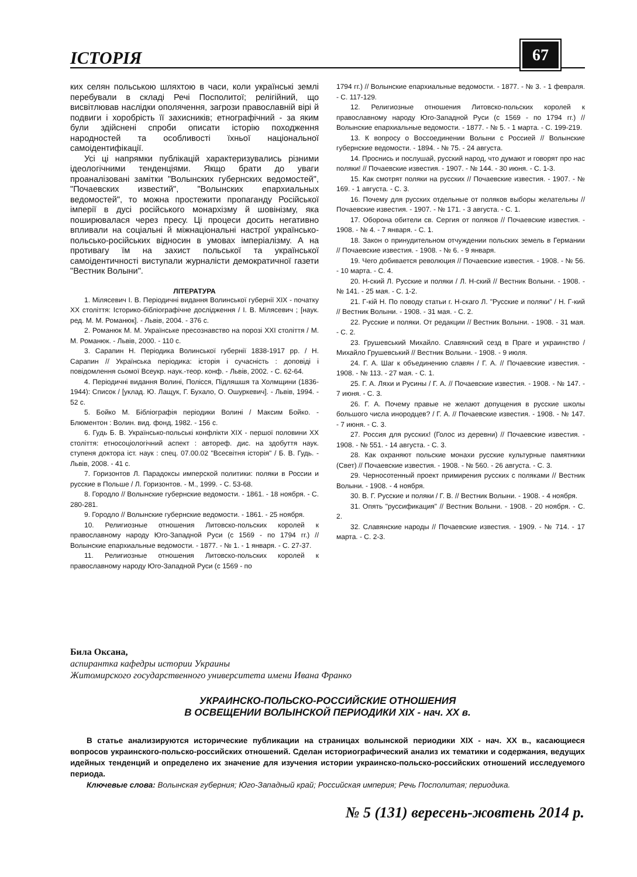ІСТОРІЯ 67
ких селян польською шляхтою в часи, коли українські землі перебували в складі Речі Посполитої; релігійний, що висвітлював наслідки ополячення, загрози православній вірі й подвиги і хоробрість її захисників; етнографічний - за яким були здійснені спроби описати історію походження народностей та особливості їхньої національної самоідентифікації.
Усі ці напрямки публікацій характеризувались різними ідеологічними тенденціями. Якщо брати до уваги проаналізовані замітки "Волынских губернских ведомостей", "Почаевских известий", "Волынских епархиальных ведомостей", то можна простежити пропаганду Російської імперії в дусі російського монархізму й шовінізму, яка поширювалася через пресу. Ці процеси досить негативно впливали на соціальні й міжнаціональні настрої українсько-польсько-російських відносин в умовах імперіалізму. А на противагу їм на захист польської та української самоідентичності виступали журналісти демократичної газети "Вестник Волыни".
ЛІТЕРАТУРА
1. Мілясевич І. В. Періодичні видання Волинської губернії ХІХ - початку ХХ століття: Історико-бібліографічне дослідження / І. В. Мілясевич ; [наук. ред. М. М. Романюк]. - Львів, 2004. - 376 с.
2. Романюк М. М. Українське пресознавство на порозі ХХІ століття / М. М. Романюк. - Львів, 2000. - 110 с.
3. Сарапин Н. Періодика Волинської губернії 1838-1917 рр. / Н. Сарапин // Українська періодика: історія і сучасність : доповіді і повідомлення сьомої Всеукр. наук.-теор. конф. - Львів, 2002. - С. 62-64.
4. Періодичні видання Волині, Полісся, Підляшшя та Холмщини (1836-1944): Список / [уклад. Ю. Лащук, Г. Бухало, О. Ошуркевич]. - Львів, 1994. - 52 с.
5. Бойко М. Бібліографія періодики Волині / Максим Бойко. - Блюментон : Волин. вид. фонд, 1982. - 156 с.
6. Гудь Б. В. Українсько-польські конфлікти ХІХ - першої половини ХХ століття: етносоціологічний аспект : автореф. дис. на здобуття наук. ступеня доктора іст. наук : спец. 07.00.02 "Всесвітня історія" / Б. В. Гудь. - Львів, 2008. - 41 с.
7. Горизонтов Л. Парадоксы имперской политики: поляки в России и русские в Польше / Л. Горизонтов. - М., 1999. - С. 53-68.
8. Городло // Волынские губернские ведомости. - 1861. - 18 ноября. - С. 280-281.
9. Городло // Волынские губернские ведомости. - 1861. - 25 ноября.
10. Религиозные отношения Литовско-польских королей к православному народу Юго-Западной Руси (с 1569 - по 1794 гг.) // Волынские епархиальные ведомости. - 1877. - № 1. - 1 января. - С. 27-37.
11. Религиозные отношения Литовско-польских королей к православному народу Юго-Западной Руси (с 1569 - по
1794 гг.) // Волынские епархиальные ведомости. - 1877. - № 3. - 1 февраля. - С. 117-129.
12. Религиозные отношения Литовско-польских королей к православному народу Юго-Западной Руси (с 1569 - по 1794 гг.) // Волынские епархиальные ведомости. - 1877. - № 5. - 1 марта. - С. 199-219.
13. К вопросу о Воссоединении Волыни с Россией // Волынские губернские ведомости. - 1894. - № 75. - 24 августа.
14. Проснись и послушай, русский народ, что думают и говорят про нас поляки! // Почаевские известия. - 1907. - № 144. - 30 июня. - С. 1-3.
15. Как смотрят поляки на русских // Почаевские известия. - 1907. - № 169. - 1 августа. - С. 3.
16. Почему для русских отдельные от поляков выборы желательны // Почаевские известия. - 1907. - № 171. - 3 августа. - С. 1.
17. Оборона обители св. Сергия от поляков // Почаевские известия. - 1908. - № 4. - 7 января. - С. 1.
18. Закон о принудительном отчуждении польских земель в Германии // Почаевские известия. - 1908. - № 6. - 9 января.
19. Чего добивается революция // Почаевские известия. - 1908. - № 56. - 10 марта. - С. 4.
20. Н-ский Л. Русские и поляки / Л. Н-ский // Вестник Волыни. - 1908. - № 141. - 25 мая. - С. 1-2.
21. Г-кій Н. По поводу статьи г. Н-скаго Л. "Русские и поляки" / Н. Г-кий // Вестник Волыни. - 1908. - 31 мая. - С. 2.
22. Русские и поляки. От редакции // Вестник Волыни. - 1908. - 31 мая. - С. 2.
23. Грушевський Михайло. Славянский сезд в Праге и украинство / Михайло Грушевський // Вестник Волыни. - 1908. - 9 июля.
24. Г. А. Шаг к объединению славян / Г. А. // Почаевские известия. - 1908. - № 113. - 27 мая. - С. 1.
25. Г. А. Ляхи и Русины / Г. А. // Почаевские известия. - 1908. - № 147. - 7 июня. - С. 3.
26. Г. А. Почему правые не желают допущения в русские школы большого числа инородцев? / Г. А. // Почаевские известия. - 1908. - № 147. - 7 июня. - С. 3.
27. Россия для русских! (Голос из деревни) // Почаевские известия. - 1908. - № 551. - 14 августа. - С. 3.
28. Как охраняют польские монахи русские культурные памятники (Свет) // Почаевские известия. - 1908. - № 560. - 26 августа. - С. 3.
29. Черносотенный проект примирения русских с поляками // Вестник Волыни. - 1908. - 4 ноября.
30. В. Г. Русские и поляки / Г. В. // Вестник Волыни. - 1908. - 4 ноября.
31. Опять "руссификация" // Вестник Волыни. - 1908. - 20 ноября. - С. 2.
32. Славянские народы // Почаевские известия. - 1909. - № 714. - 17 марта. - С. 2-3.
Била Оксана,
аспирантка кафедры истории Украины
Житомирского государственного университета имени Ивана Франко
УКРАИНСКО-ПОЛЬСКО-РОССИЙСКИЕ ОТНОШЕНИЯ
В ОСВЕЩЕНИИ ВОЛЫНСКОЙ ПЕРИОДИКИ ХІХ - нач. ХХ в.
В статье анализируются исторические публикации на страницах волынской периодики ХІХ - нач. ХХ в., касающиеся вопросов украинского-польско-российских отношений. Сделан историографический анализ их тематики и содержания, ведущих идейных тенденций и определено их значение для изучения истории украинско-польско-российских отношений исследуемого периода.
Ключевые слова: Волынская губерния; Юго-Западный край; Российская империя; Речь Посполитая; периодика.
№ 5 (131) вересень-жовтень 2014 р.